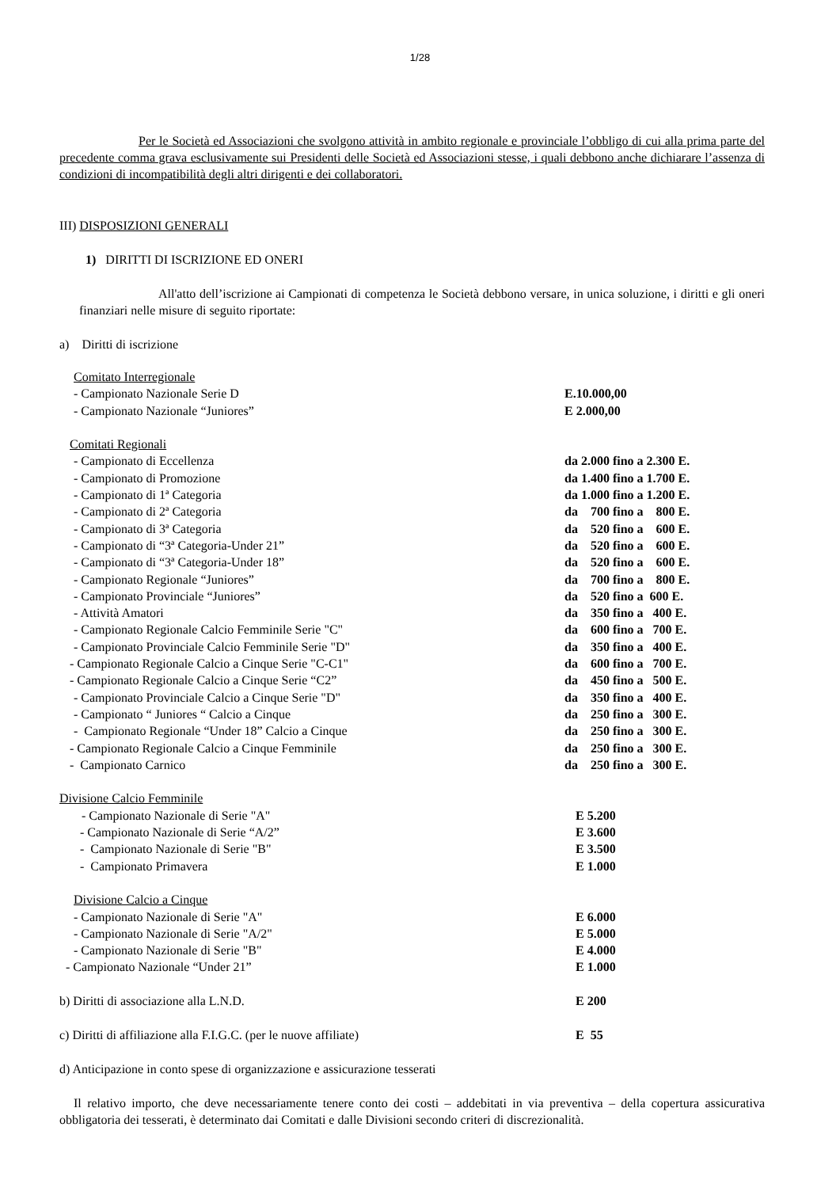1/28
Per le Società ed Associazioni che svolgono attività in ambito regionale e provinciale l’obbligo di cui alla prima parte del precedente comma grava esclusivamente sui Presidenti delle Società ed Associazioni stesse, i quali debbono anche dichiarare l’assenza di condizioni di incompatibilità degli altri dirigenti e dei collaboratori.
III) DISPOSIZIONI GENERALI
1) DIRITTI DI ISCRIZIONE ED ONERI
All'atto dell’iscrizione ai Campionati di competenza le Società debbono versare, in unica soluzione, i diritti e gli oneri finanziari nelle misure di seguito riportate:
a) Diritti di iscrizione
| Comitato Interregionale | |
| - Campionato Nazionale Serie D | E.10.000,00 |
| - Campionato Nazionale “Juniores” | E 2.000,00 |
| Comitati Regionali | |
| - Campionato di Eccellenza | da 2.000 fino a 2.300 E. |
| - Campionato di Promozione | da 1.400 fino a 1.700 E. |
| - Campionato di 1ª Categoria | da 1.000 fino a 1.200 E. |
| - Campionato di 2ª Categoria | da 700 fino a 800 E. |
| - Campionato di 3ª Categoria | da 520 fino a 600 E. |
| - Campionato di “3ª Categoria-Under 21” | da 520 fino a 600 E. |
| - Campionato di “3ª Categoria-Under 18” | da 520 fino a 600 E. |
| - Campionato Regionale “Juniores” | da 700 fino a 800 E. |
| - Campionato Provinciale “Juniores” | da 520 fino a 600 E. |
| - Attività Amatori | da 350 fino a 400 E. |
| - Campionato Regionale Calcio Femminile Serie "C" | da 600 fino a 700 E. |
| - Campionato Provinciale Calcio Femminile Serie "D" | da 350 fino a 400 E. |
| - Campionato Regionale Calcio a Cinque Serie "C-C1" | da 600 fino a 700 E. |
| - Campionato Regionale Calcio a Cinque Serie “C2” | da 450 fino a 500 E. |
| - Campionato Provinciale Calcio a Cinque Serie "D" | da 350 fino a 400 E. |
| - Campionato “ Juniores “ Calcio a Cinque | da 250 fino a 300 E. |
| - Campionato Regionale “Under 18” Calcio a Cinque | da 250 fino a 300 E. |
| - Campionato Regionale Calcio a Cinque Femminile | da 250 fino a 300 E. |
| - Campionato Carnico | da 250 fino a 300 E. |
| Divisione Calcio Femminile | |
| - Campionato Nazionale di Serie "A" | E 5.200 |
| - Campionato Nazionale di Serie “A/2” | E 3.600 |
| - Campionato Nazionale di Serie "B" | E 3.500 |
| - Campionato Primavera | E 1.000 |
| Divisione Calcio a Cinque | |
| - Campionato Nazionale di Serie "A" | E 6.000 |
| - Campionato Nazionale di Serie "A/2" | E 5.000 |
| - Campionato Nazionale di Serie "B" | E 4.000 |
| - Campionato Nazionale “Under 21” | E 1.000 |
| b) Diritti di associazione alla L.N.D. | E 200 |
| c) Diritti di affiliazione alla F.I.G.C. (per le nuove affiliate) | E 55 |
d) Anticipazione in conto spese di organizzazione e assicurazione tesserati
Il relativo importo, che deve necessariamente tenere conto dei costi – addebitati in via preventiva – della copertura assicurativa obbligatoria dei tesserati, è determinato dai Comitati e dalle Divisioni secondo criteri di discrezionalità.